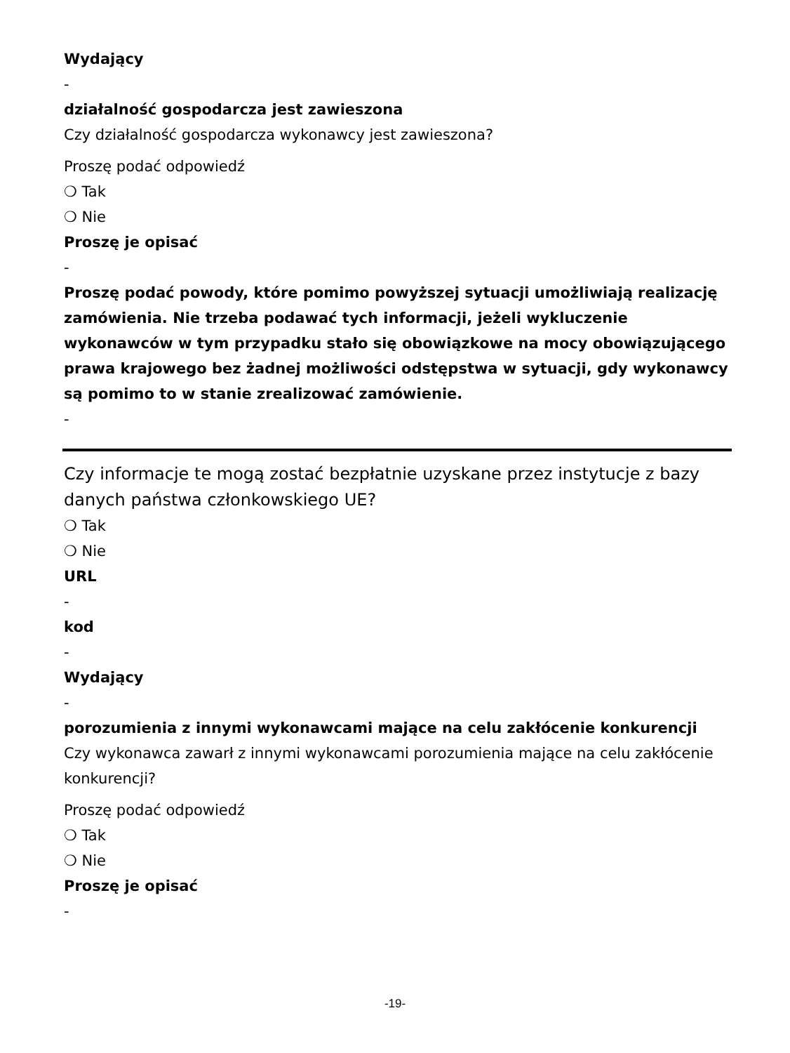Wydający
-
działalność gospodarcza jest zawieszona
Czy działalność gospodarcza wykonawcy jest zawieszona?
Proszę podać odpowiedź
❍ Tak
❍ Nie
Proszę je opisać
-
Proszę podać powody, które pomimo powyższej sytuacji umożliwiają realizację zamówienia. Nie trzeba podawać tych informacji, jeżeli wykluczenie wykonawców w tym przypadku stało się obowiązkowe na mocy obowiązującego prawa krajowego bez żadnej możliwości odstępstwa w sytuacji, gdy wykonawcy są pomimo to w stanie zrealizować zamówienie.
-
Czy informacje te mogą zostać bezpłatnie uzyskane przez instytucje z bazy danych państwa członkowskiego UE?
❍ Tak
❍ Nie
URL
-
kod
-
Wydający
-
porozumienia z innymi wykonawcami mające na celu zakłócenie konkurencji
Czy wykonawca zawarł z innymi wykonawcami porozumienia mające na celu zakłócenie konkurencji?
Proszę podać odpowiedź
❍ Tak
❍ Nie
Proszę je opisać
-
-19-